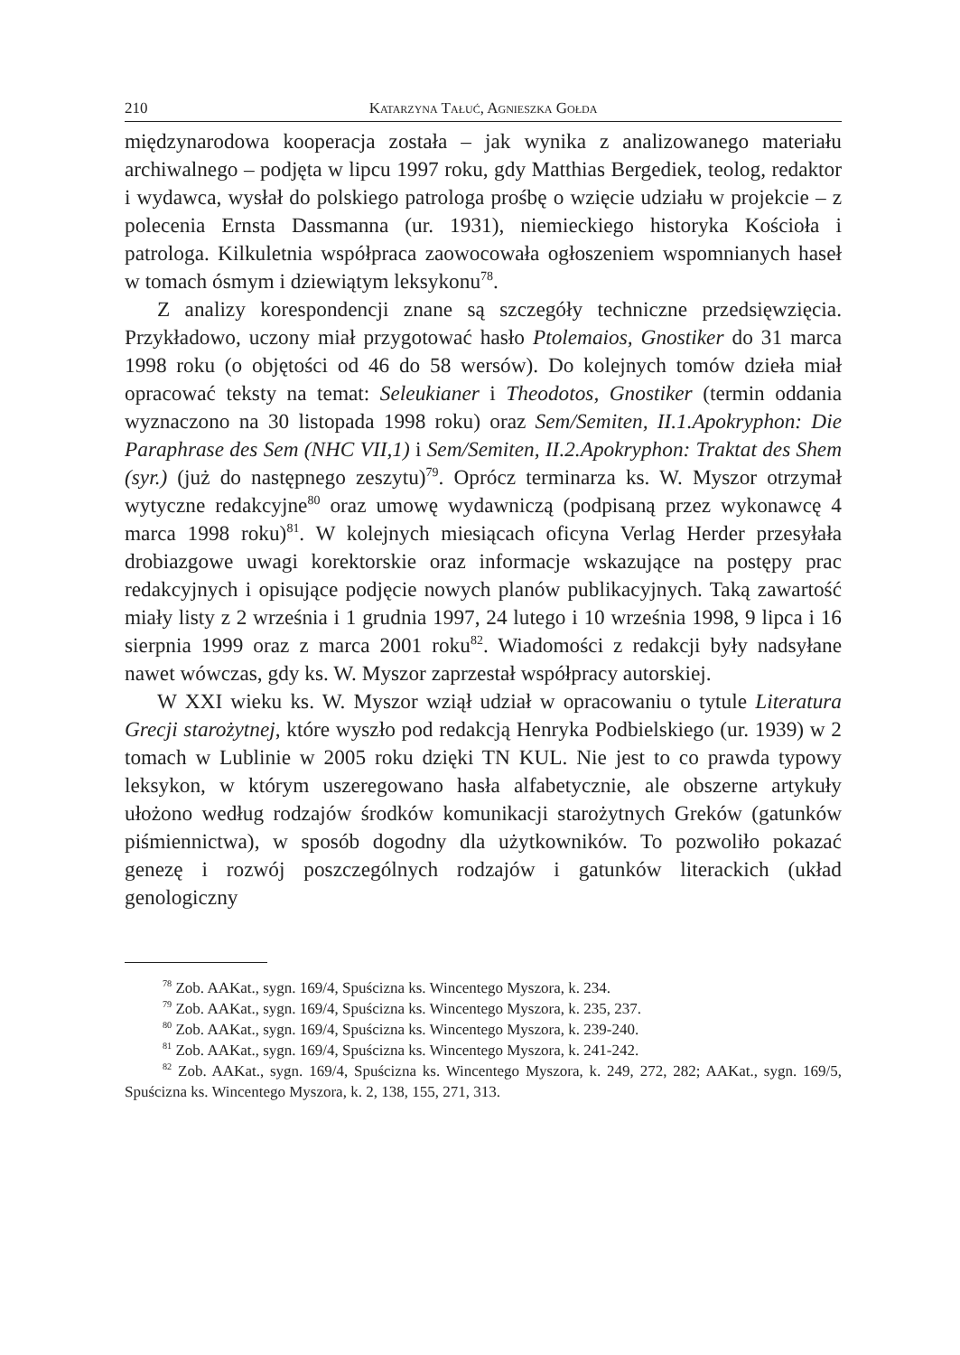210 Katarzyna Tałuć, Agnieszka Gołda
międzynarodowa kooperacja została – jak wynika z analizowanego materiału archiwalnego – podjęta w lipcu 1997 roku, gdy Matthias Bergediek, teolog, redaktor i wydawca, wysłał do polskiego patrologa prośbę o wzięcie udziału w projekcie – z polecenia Ernsta Dassmanna (ur. 1931), niemieckiego historyka Kościoła i patrologa. Kilkuletnia współpraca zaowocowała ogłoszeniem wspomnianych haseł w tomach ósmym i dziewiątym leksykonu<sup>78</sup>.
Z analizy korespondencji znane są szczegóły techniczne przedsięwzięcia. Przykładowo, uczony miał przygotować hasło Ptolemaios, Gnostiker do 31 marca 1998 roku (o objętości od 46 do 58 wersów). Do kolejnych tomów dzieła miał opracować teksty na temat: Seleukianer i Theodotos, Gnostiker (termin oddania wyznaczono na 30 listopada 1998 roku) oraz Sem/Semiten, II.1.Apokryphon: Die Paraphrase des Sem (NHC VII,1) i Sem/Semiten, II.2.Apokryphon: Traktat des Shem (syr.) (już do następnego zeszytu)<sup>79</sup>. Oprócz terminarza ks. W. Myszor otrzymał wytyczne redakcyjne<sup>80</sup> oraz umowę wydawniczą (podpisaną przez wykonawcę 4 marca 1998 roku)<sup>81</sup>. W kolejnych miesiącach oficyna Verlag Herder przesyłała drobiazgowe uwagi korektorskie oraz informacje wskazujące na postępy prac redakcyjnych i opisujące podjęcie nowych planów publikacyjnych. Taką zawartość miały listy z 2 września i 1 grudnia 1997, 24 lutego i 10 września 1998, 9 lipca i 16 sierpnia 1999 oraz z marca 2001 roku<sup>82</sup>. Wiadomości z redakcji były nadsyłane nawet wówczas, gdy ks. W. Myszor zaprzestał współpracy autorskiej.
W XXI wieku ks. W. Myszor wziął udział w opracowaniu o tytule Literatura Grecji starożytnej, które wyszło pod redakcją Henryka Podbielskiego (ur. 1939) w 2 tomach w Lublinie w 2005 roku dzięki TN KUL. Nie jest to co prawda typowy leksykon, w którym uszeregowano hasła alfabetycznie, ale obszerne artykuły ułożono według rodzajów środków komunikacji starożytnych Greków (gatunków piśmiennictwa), w sposób dogodny dla użytkowników. To pozwoliło pokazać genezę i rozwój poszczególnych rodzajów i gatunków literackich (układ genologiczny
<sup>78</sup> Zob. AAKat., sygn. 169/4, Spuścizna ks. Wincentego Myszora, k. 234.
<sup>79</sup> Zob. AAKat., sygn. 169/4, Spuścizna ks. Wincentego Myszora, k. 235, 237.
<sup>80</sup> Zob. AAKat., sygn. 169/4, Spuścizna ks. Wincentego Myszora, k. 239-240.
<sup>81</sup> Zob. AAKat., sygn. 169/4, Spuścizna ks. Wincentego Myszora, k. 241-242.
<sup>82</sup> Zob. AAKat., sygn. 169/4, Spuścizna ks. Wincentego Myszora, k. 249, 272, 282; AAKat., sygn. 169/5, Spuścizna ks. Wincentego Myszora, k. 2, 138, 155, 271, 313.